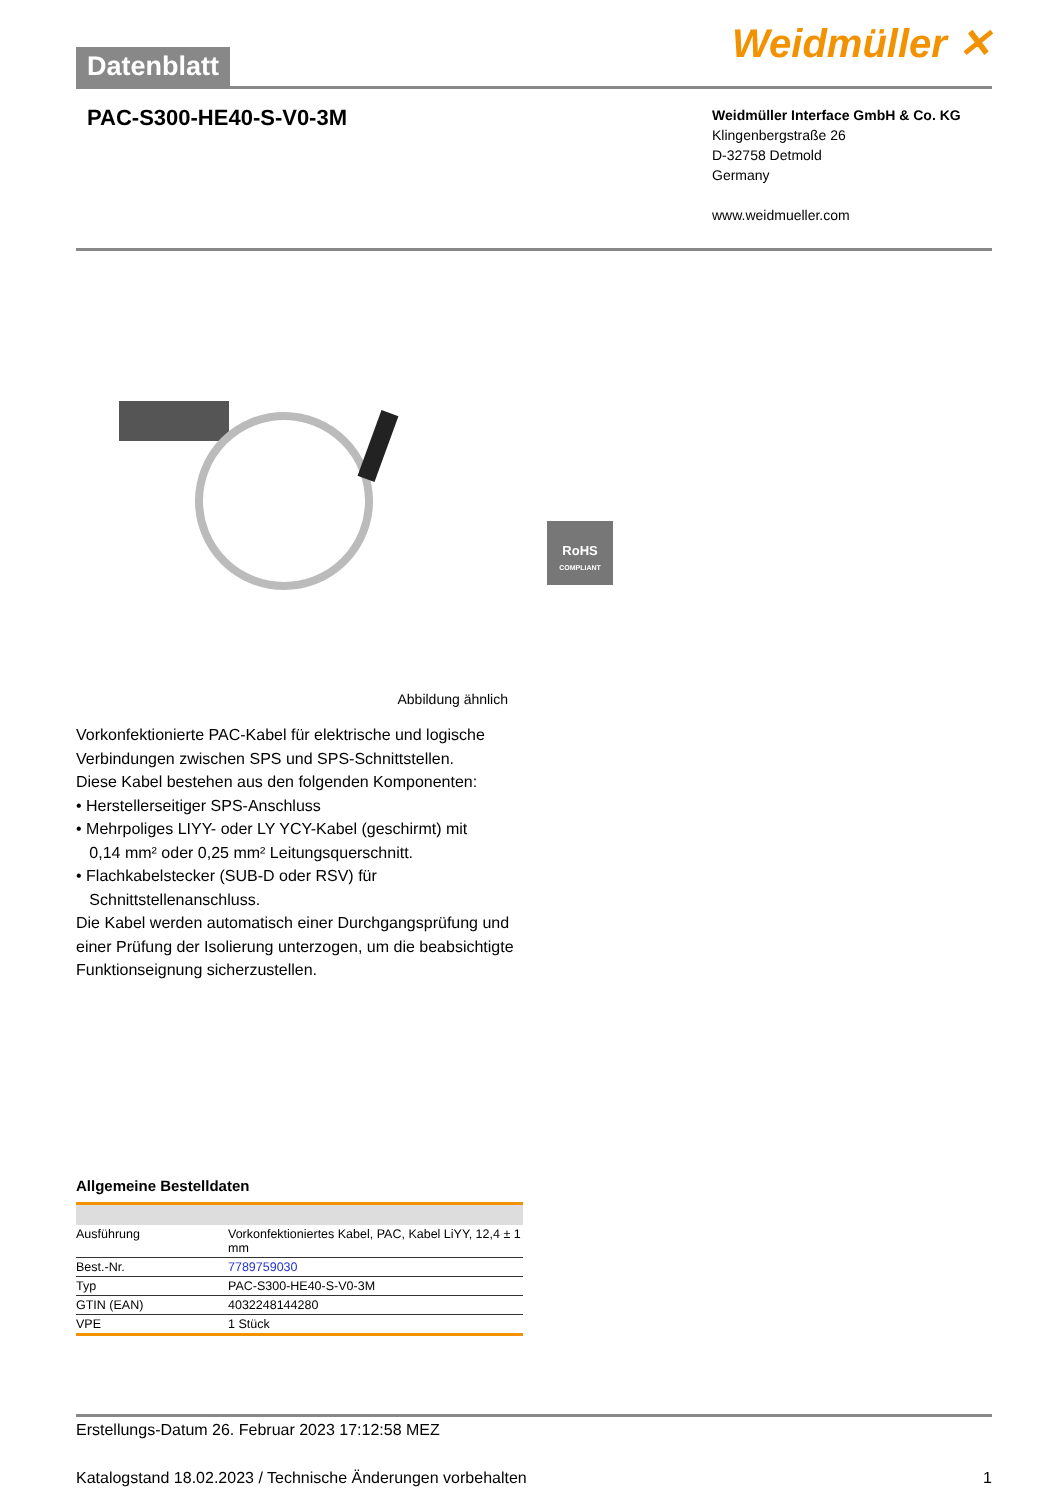Datenblatt
Weidmüller ✕
PAC-S300-HE40-S-V0-3M
Weidmüller Interface GmbH & Co. KG
Klingenbergstraße 26
D-32758 Detmold
Germany
www.weidmueller.com
RoHS
COMPLIANT
Abbildung ähnlich
Vorkonfektionierte PAC-Kabel für elektrische und logische Verbindungen zwischen SPS und SPS-Schnittstellen.
Diese Kabel bestehen aus den folgenden Komponenten:
• Herstellerseitiger SPS-Anschluss
• Mehrpoliges LIYY- oder LY YCY-Kabel (geschirmt) mit
0,14 mm² oder 0,25 mm² Leitungsquerschnitt.
• Flachkabelstecker (SUB-D oder RSV) für
Schnittstellenanschluss.
Die Kabel werden automatisch einer Durchgangsprüfung und einer Prüfung der Isolierung unterzogen, um die beabsichtigte Funktionseignung sicherzustellen.
Allgemeine Bestelldaten
| Ausführung | Vorkonfektioniertes Kabel, PAC, Kabel LiYY, 12,4 ± 1 mm |
| Best.-Nr. | 7789759030 |
| Typ | PAC-S300-HE40-S-V0-3M |
| GTIN (EAN) | 4032248144280 |
| VPE | 1 Stück |
Erstellungs-Datum 26. Februar 2023 17:12:58 MEZ
Katalogstand 18.02.2023 / Technische Änderungen vorbehalten 1